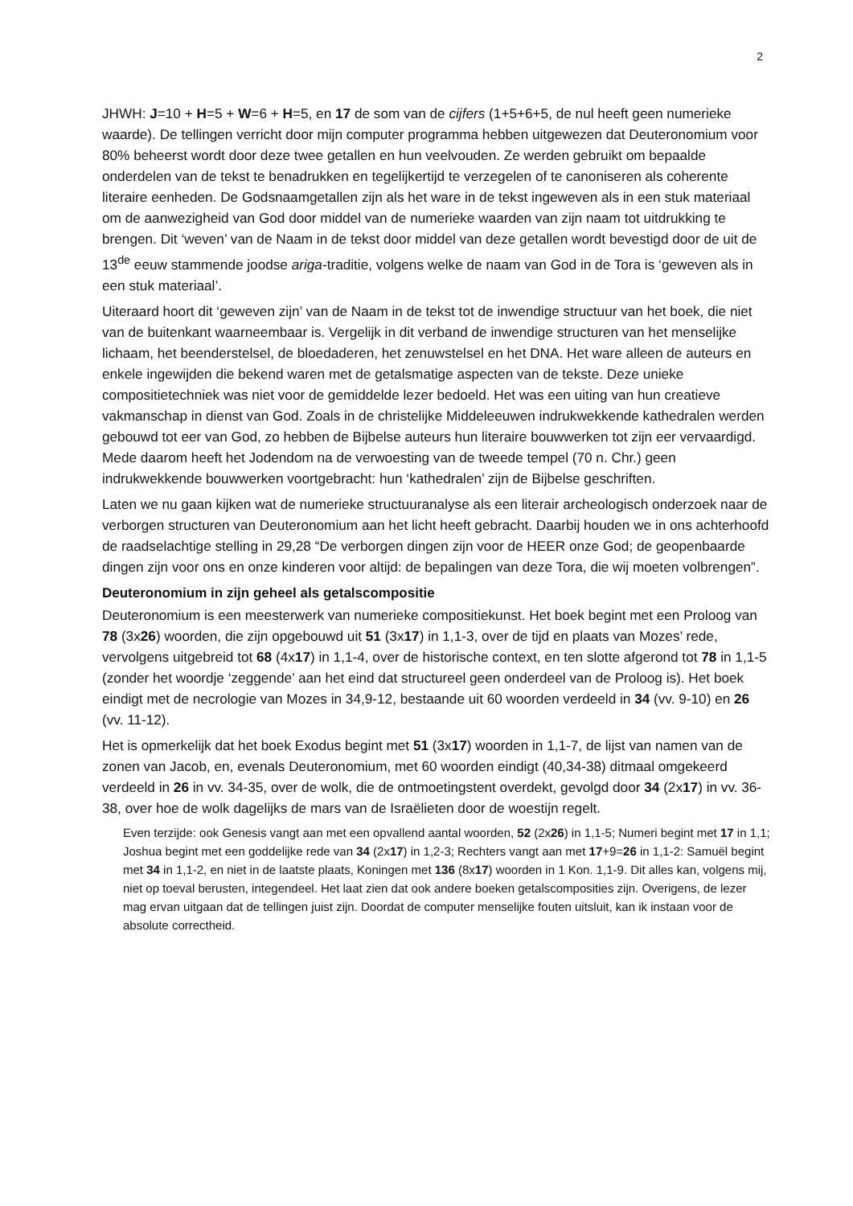2
JHWH: J=10 + H=5 + W=6 + H=5, en 17 de som van de cijfers (1+5+6+5, de nul heeft geen numerieke waarde). De tellingen verricht door mijn computer programma hebben uitgewezen dat Deuteronomium voor 80% beheerst wordt door deze twee getallen en hun veelvouden. Ze werden gebruikt om bepaalde onderdelen van de tekst te benadrukken en tegelijkertijd te verzegelen of te canoniseren als coherente literaire eenheden. De Godsnaamgetallen zijn als het ware in de tekst ingeweven als in een stuk materiaal om de aanwezigheid van God door middel van de numerieke waarden van zijn naam tot uitdrukking te brengen. Dit ‘weven’ van de Naam in de tekst door middel van deze getallen wordt bevestigd door de uit de 13<sup>de</sup> eeuw stammende joodse ariga-traditie, volgens welke de naam van God in de Tora is ‘geweven als in een stuk materiaal’.
Uiteraard hoort dit ‘geweven zijn’ van de Naam in de tekst tot de inwendige structuur van het boek, die niet van de buitenkant waarneembaar is. Vergelijk in dit verband de inwendige structuren van het menselijke lichaam, het beenderstelsel, de bloedaderen, het zenuwstelsel en het DNA. Het ware alleen de auteurs en enkele ingewijden die bekend waren met de getalsmatige aspecten van de tekste. Deze unieke compositietechniek was niet voor de gemiddelde lezer bedoeld. Het was een uiting van hun creatieve vakmanschap in dienst van God. Zoals in de christelijke Middeleeuwen indrukwekkende kathedralen werden gebouwd tot eer van God, zo hebben de Bijbelse auteurs hun literaire bouwwerken tot zijn eer vervaardigd. Mede daarom heeft het Jodendom na de verwoesting van de tweede tempel (70 n. Chr.) geen indrukwekkende bouwwerken voortgebracht: hun ‘kathedralen’ zijn de Bijbelse geschriften.
Laten we nu gaan kijken wat de numerieke structuuranalyse als een literair archeologisch onderzoek naar de verborgen structuren van Deuteronomium aan het licht heeft gebracht. Daarbij houden we in ons achterhoofd de raadselachtige stelling in 29,28 “De verborgen dingen zijn voor de HEER onze God; de geopenbaarde dingen zijn voor ons en onze kinderen voor altijd: de bepalingen van deze Tora, die wij moeten volbrengen”.
Deuteronomium in zijn geheel als getalscompositie
Deuteronomium is een meesterwerk van numerieke compositiekunst. Het boek begint met een Proloog van 78 (3x26) woorden, die zijn opgebouwd uit 51 (3x17) in 1,1-3, over de tijd en plaats van Mozes’ rede, vervolgens uitgebreid tot 68 (4x17) in 1,1-4, over de historische context, en ten slotte afgerond tot 78 in 1,1-5 (zonder het woordje ‘zeggende’ aan het eind dat structureel geen onderdeel van de Proloog is). Het boek eindigt met de necrologie van Mozes in 34,9-12, bestaande uit 60 woorden verdeeld in 34 (vv. 9-10) en 26 (vv. 11-12).
Het is opmerkelijk dat het boek Exodus begint met 51 (3x17) woorden in 1,1-7, de lijst van namen van de zonen van Jacob, en, evenals Deuteronomium, met 60 woorden eindigt (40,34-38) ditmaal omgekeerd verdeeld in 26 in vv. 34-35, over de wolk, die de ontmoetingstent overdekt, gevolgd door 34 (2x17) in vv. 36-38, over hoe de wolk dagelijks de mars van de Israëlieten door de woestijn regelt.
Even terzijde: ook Genesis vangt aan met een opvallend aantal woorden, 52 (2x26) in 1,1-5; Numeri begint met 17 in 1,1; Joshua begint met een goddelijke rede van 34 (2x17) in 1,2-3; Rechters vangt aan met 17+9=26 in 1,1-2: Samuël begint met 34 in 1,1-2, en niet in de laatste plaats, Koningen met 136 (8x17) woorden in 1 Kon. 1,1-9. Dit alles kan, volgens mij, niet op toeval berusten, integendeel. Het laat zien dat ook andere boeken getalscomposities zijn. Overigens, de lezer mag ervan uitgaan dat de tellingen juist zijn. Doordat de computer menselijke fouten uitsluit, kan ik instaan voor de absolute correctheid.